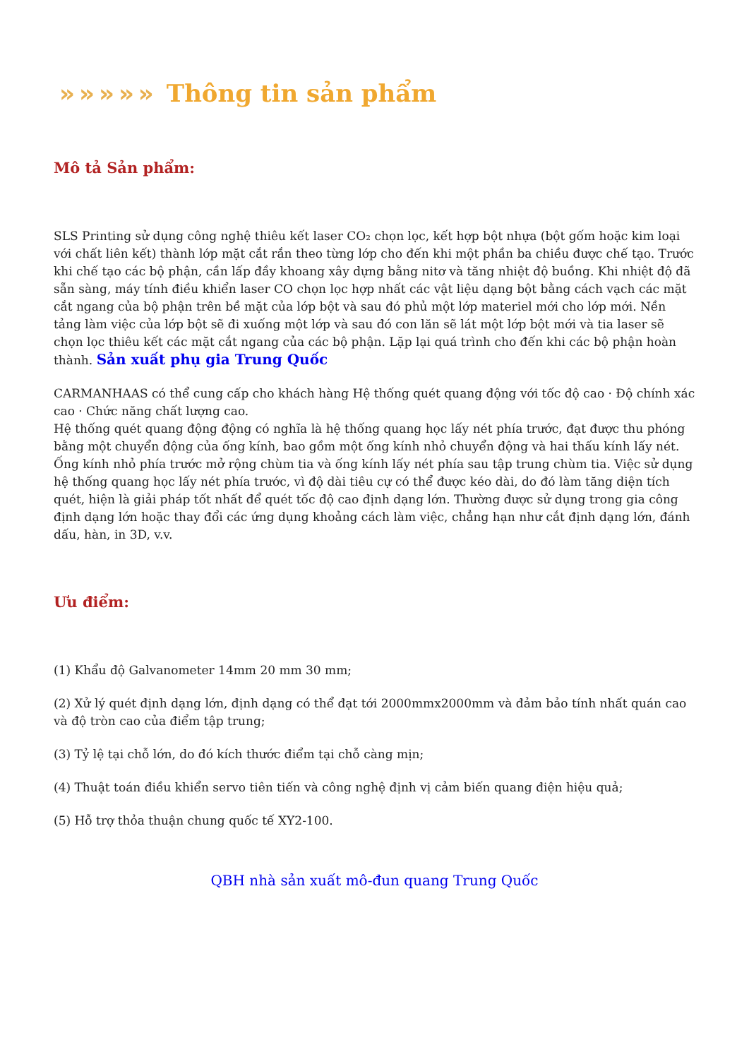»»»»» Thông tin sản phẩm
Mô tả Sản phẩm:
SLS Printing sử dụng công nghệ thiêu kết laser CO₂ chọn lọc, kết hợp bột nhựa (bột gốm hoặc kim loại với chất liên kết) thành lớp mặt cắt rắn theo từng lớp cho đến khi một phần ba chiều được chế tạo. Trước khi chế tạo các bộ phận, cần lấp đầy khoang xây dựng bằng nitơ và tăng nhiệt độ buồng. Khi nhiệt độ đã sẵn sàng, máy tính điều khiển laser CO chọn lọc hợp nhất các vật liệu dạng bột bằng cách vạch các mặt cắt ngang của bộ phận trên bề mặt của lớp bột và sau đó phủ một lớp materiel mới cho lớp mới. Nền tảng làm việc của lớp bột sẽ đi xuống một lớp và sau đó con lăn sẽ lát một lớp bột mới và tia laser sẽ chọn lọc thiêu kết các mặt cắt ngang của các bộ phận. Lặp lại quá trình cho đến khi các bộ phận hoàn thành. Sản xuất phụ gia Trung Quốc
CARMANHAAS có thể cung cấp cho khách hàng Hệ thống quét quang động với tốc độ cao · Độ chính xác cao · Chức năng chất lượng cao.
Hệ thống quét quang động động có nghĩa là hệ thống quang học lấy nét phía trước, đạt được thu phóng bằng một chuyển động của ống kính, bao gồm một ống kính nhỏ chuyển động và hai thấu kính lấy nét. Ống kính nhỏ phía trước mở rộng chùm tia và ống kính lấy nét phía sau tập trung chùm tia. Việc sử dụng hệ thống quang học lấy nét phía trước, vì độ dài tiêu cự có thể được kéo dài, do đó làm tăng diện tích quét, hiện là giải pháp tốt nhất để quét tốc độ cao định dạng lớn. Thường được sử dụng trong gia công định dạng lớn hoặc thay đổi các ứng dụng khoảng cách làm việc, chẳng hạn như cắt định dạng lớn, đánh dấu, hàn, in 3D, v.v.
Ưu điểm:
(1) Khẩu độ Galvanometer 14mm 20 mm 30 mm;
(2) Xử lý quét định dạng lớn, định dạng có thể đạt tới 2000mmx2000mm và đảm bảo tính nhất quán cao và độ tròn cao của điểm tập trung;
(3) Tỷ lệ tại chỗ lớn, do đó kích thước điểm tại chỗ càng mịn;
(4) Thuật toán điều khiển servo tiên tiến và công nghệ định vị cảm biến quang điện hiệu quả;
(5) Hỗ trợ thỏa thuận chung quốc tế XY2-100.
QBH nhà sản xuất mô-đun quang Trung Quốc